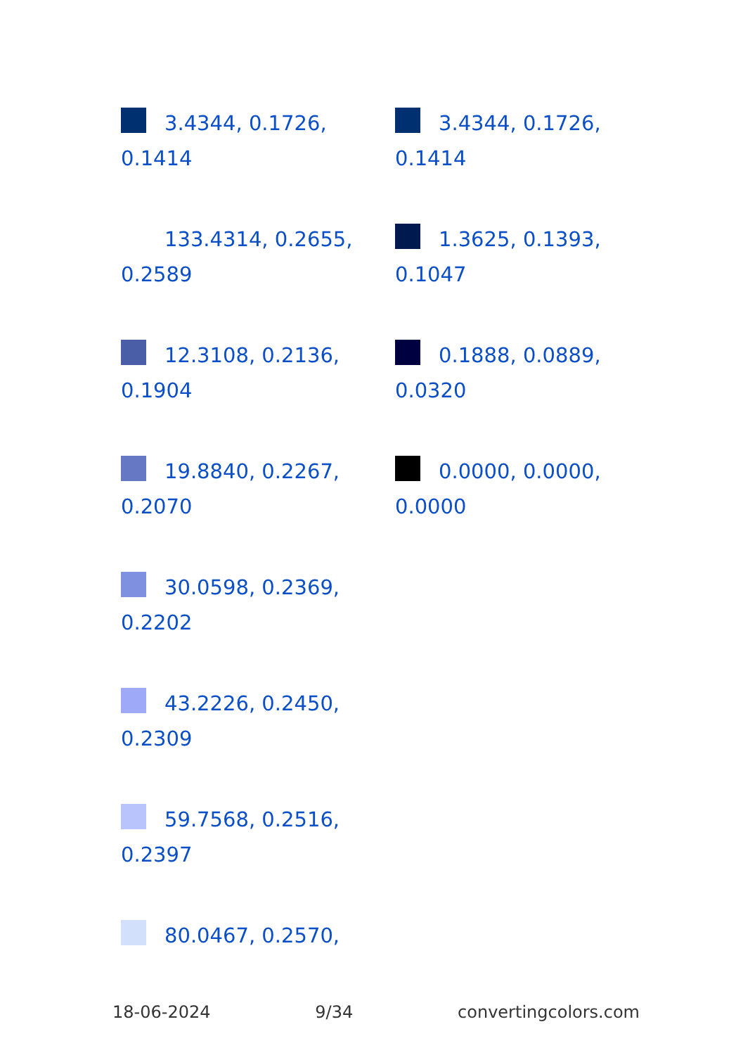3.4344, 0.1726,
0.1414
133.4314, 0.2655,
0.2589
12.3108, 0.2136,
0.1904
19.8840, 0.2267,
0.2070
30.0598, 0.2369,
0.2202
43.2226, 0.2450,
0.2309
59.7568, 0.2516,
0.2397
80.0467, 0.2570,
3.4344, 0.1726,
0.1414
1.3625, 0.1393,
0.1047
0.1888, 0.0889,
0.0320
0.0000, 0.0000,
0.0000
18-06-2024 9/34 convertingcolors.com